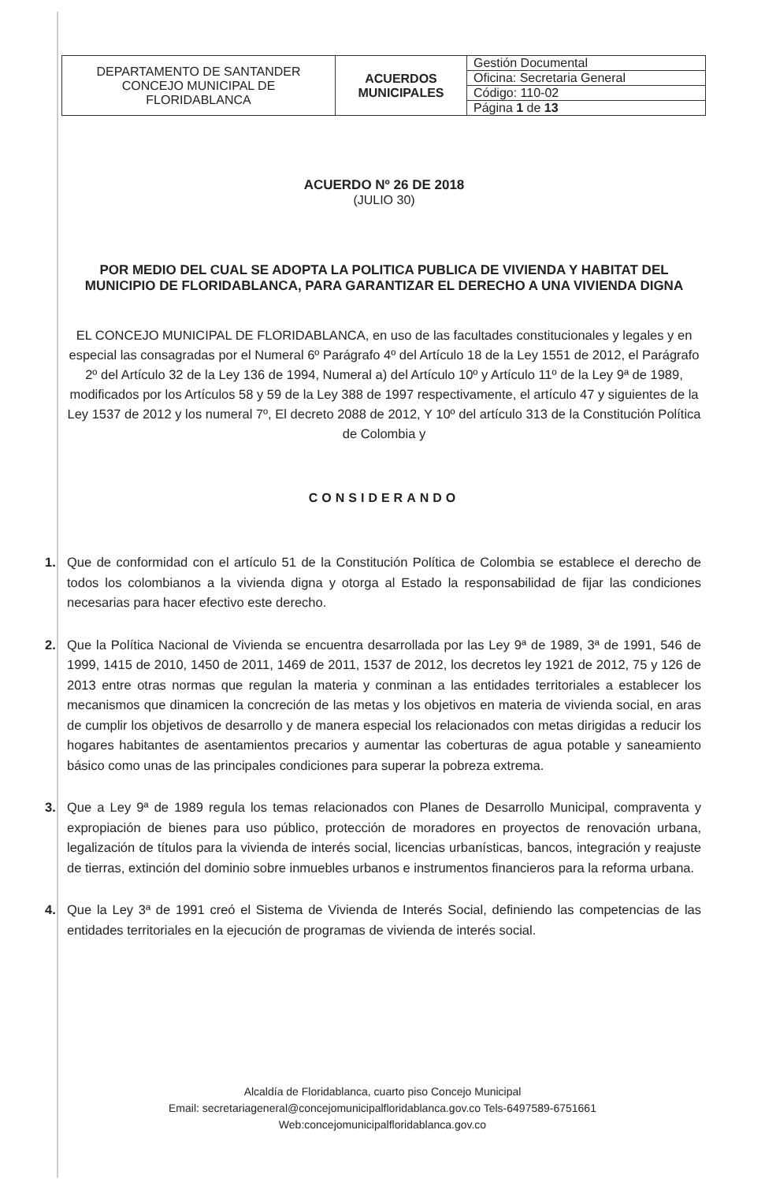| DEPARTAMENTO DE SANTANDER CONCEJO MUNICIPAL DE FLORIDABLANCA | ACUERDOS MUNICIPALES | Gestión Documental |
| | | Oficina: Secretaria General |
| | | Código: 110-02 |
| | | Página 1 de 13 |
ACUERDO Nº 26 DE 2018
(JULIO 30)
POR MEDIO DEL CUAL SE ADOPTA LA POLITICA PUBLICA DE VIVIENDA Y HABITAT DEL MUNICIPIO DE FLORIDABLANCA, PARA GARANTIZAR EL DERECHO A UNA VIVIENDA DIGNA
EL CONCEJO MUNICIPAL DE FLORIDABLANCA, en uso de las facultades constitucionales y legales y en especial las consagradas por el Numeral 6º Parágrafo 4º del Artículo 18 de la Ley 1551 de 2012, el Parágrafo 2º del Artículo 32 de la Ley 136 de 1994, Numeral a) del Artículo 10º y Artículo 11º de la Ley 9ª de 1989, modificados por los Artículos 58 y 59 de la Ley 388 de 1997 respectivamente, el artículo 47 y siguientes de la Ley 1537 de 2012 y los numeral 7º, El decreto 2088 de 2012, Y 10º del artículo 313 de la Constitución Política de Colombia y
CONSIDERANDO
1. Que de conformidad con el artículo 51 de la Constitución Política de Colombia se establece el derecho de todos los colombianos a la vivienda digna y otorga al Estado la responsabilidad de fijar las condiciones necesarias para hacer efectivo este derecho.
2. Que la Política Nacional de Vivienda se encuentra desarrollada por las Ley 9ª de 1989, 3ª de 1991, 546 de 1999, 1415 de 2010, 1450 de 2011, 1469 de 2011, 1537 de 2012, los decretos ley 1921 de 2012, 75 y 126 de 2013 entre otras normas que regulan la materia y conminan a las entidades territoriales a establecer los mecanismos que dinamicen la concreción de las metas y los objetivos en materia de vivienda social, en aras de cumplir los objetivos de desarrollo y de manera especial los relacionados con metas dirigidas a reducir los hogares habitantes de asentamientos precarios y aumentar las coberturas de agua potable y saneamiento básico como unas de las principales condiciones para superar la pobreza extrema.
3. Que a Ley 9ª de 1989 regula los temas relacionados con Planes de Desarrollo Municipal, compraventa y expropiación de bienes para uso público, protección de moradores en proyectos de renovación urbana, legalización de títulos para la vivienda de interés social, licencias urbanísticas, bancos, integración y reajuste de tierras, extinción del dominio sobre inmuebles urbanos e instrumentos financieros para la reforma urbana.
4. Que la Ley 3ª de 1991 creó el Sistema de Vivienda de Interés Social, definiendo las competencias de las entidades territoriales en la ejecución de programas de vivienda de interés social.
Alcaldía de Floridablanca, cuarto piso Concejo Municipal
Email: secretariageneral@concejomunicipalfloridablanca.gov.co Tels-6497589-6751661
Web:concejomunicipalfloridablanca.gov.co